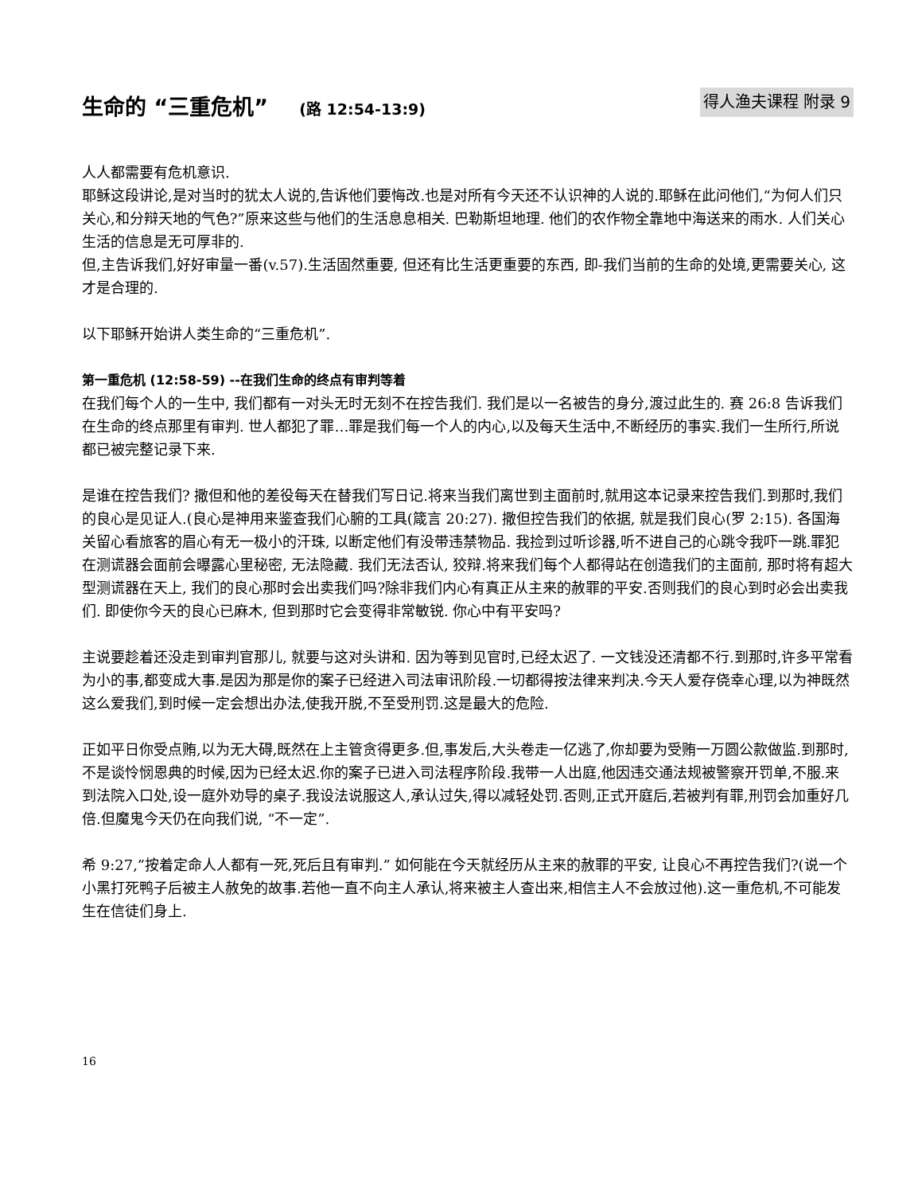生命的 “三重危机” (路 12:54-13:9)
得人渔夫课程 附录 9
人人都需要有危机意识.
耶稣这段讲论,是对当时的犹太人说的,告诉他们要悔改.也是对所有今天还不认识神的人说的.耶稣在此问他们,“为何人们只关心,和分辩天地的气色?”原来这些与他们的生活息息相关. 巴勒斯坦地理. 他们的农作物全靠地中海送来的雨水. 人们关心生活的信息是无可厚非的.
但,主告诉我们,好好审量一番(v.57).生活固然重要, 但还有比生活更重要的东西, 即-我们当前的生命的处境,更需要关心, 这才是合理的.
以下耶稣开始讲人类生命的“三重危机”.
第一重危机 (12:58-59) --在我们生命的终点有审判等着
在我们每个人的一生中, 我们都有一对头无时无刻不在控告我们. 我们是以一名被告的身分,渡过此生的. 赛 26:8 告诉我们在生命的终点那里有审判. 世人都犯了罪…罪是我们每一个人的内心,以及每天生活中,不断经历的事实.我们一生所行,所说都已被完整记录下来.
是谁在控告我们? 撒但和他的差役每天在替我们写日记.将来当我们离世到主面前时,就用这本记录来控告我们.到那时,我们的良心是见证人.(良心是神用来鉴查我们心腑的工具(箴言 20:27). 撒但控告我们的依据, 就是我们良心(罗 2:15). 各国海关留心看旅客的眉心有无一极小的汗珠, 以断定他们有没带违禁物品. 我捡到过听诊器,听不进自己的心跳令我吓一跳.罪犯在测谎器会面前会曝露心里秘密, 无法隐藏. 我们无法否认, 狡辩.将来我们每个人都得站在创造我们的主面前, 那时将有超大型测谎器在天上, 我们的良心那时会出卖我们吗?除非我们内心有真正从主来的赦罪的平安.否则我们的良心到时必会出卖我们. 即使你今天的良心已麻木, 但到那时它会变得非常敏锐. 你心中有平安吗?
主说要趁着还没走到审判官那儿, 就要与这对头讲和. 因为等到见官时,已经太迟了. 一文钱没还清都不行.到那时,许多平常看为小的事,都变成大事.是因为那是你的案子已经进入司法审讯阶段.一切都得按法律来判决.今天人爱存侥幸心理,以为神既然这么爱我们,到时候一定会想出办法,使我开脱,不至受刑罚.这是最大的危险.
正如平日你受点贿,以为无大碍,既然在上主管贪得更多.但,事发后,大头卷走一亿逃了,你却要为受贿一万圆公款做监.到那时,不是谈怜悯恩典的时候,因为已经太迟.你的案子已进入司法程序阶段.我带一人出庭,他因违交通法规被警察开罚单,不服.来到法院入口处,设一庭外劝导的桌子.我设法说服这人,承认过失,得以减轻处罚.否则,正式开庭后,若被判有罪,刑罚会加重好几倍.但魔鬼今天仍在向我们说, “不一定”.
希 9:27,”按着定命人人都有一死,死后且有审判.” 如何能在今天就经历从主来的赦罪的平安, 让良心不再控告我们?(说一个小黑打死鸭子后被主人赦免的故事.若他一直不向主人承认,将来被主人查出来,相信主人不会放过他).这一重危机,不可能发生在信徒们身上.
16